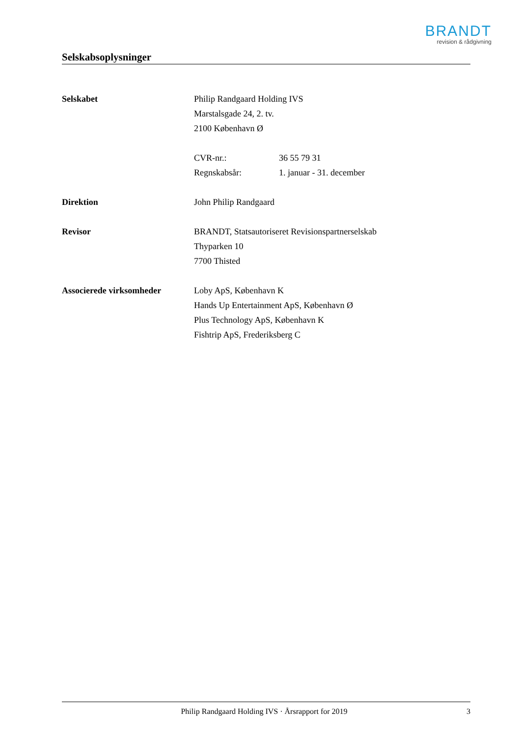BRANDT
revision & rådgivning
Selskabsoplysninger
Selskabet Philip Randgaard Holding IVS
Marstalsgade 24, 2. tv.
2100 København Ø
CVR-nr.: 36 55 79 31
Regnskabsår: 1. januar - 31. december
Direktion John Philip Randgaard
Revisor BRANDT, Statsautoriseret Revisionspartnerselskab
Thyparken 10
7700 Thisted
Associerede virksomheder Loby ApS, København K
Hands Up Entertainment ApS, København Ø
Plus Technology ApS, København K
Fishtrip ApS, Frederiksberg C
Philip Randgaard Holding IVS · Årsrapport for 2019 3